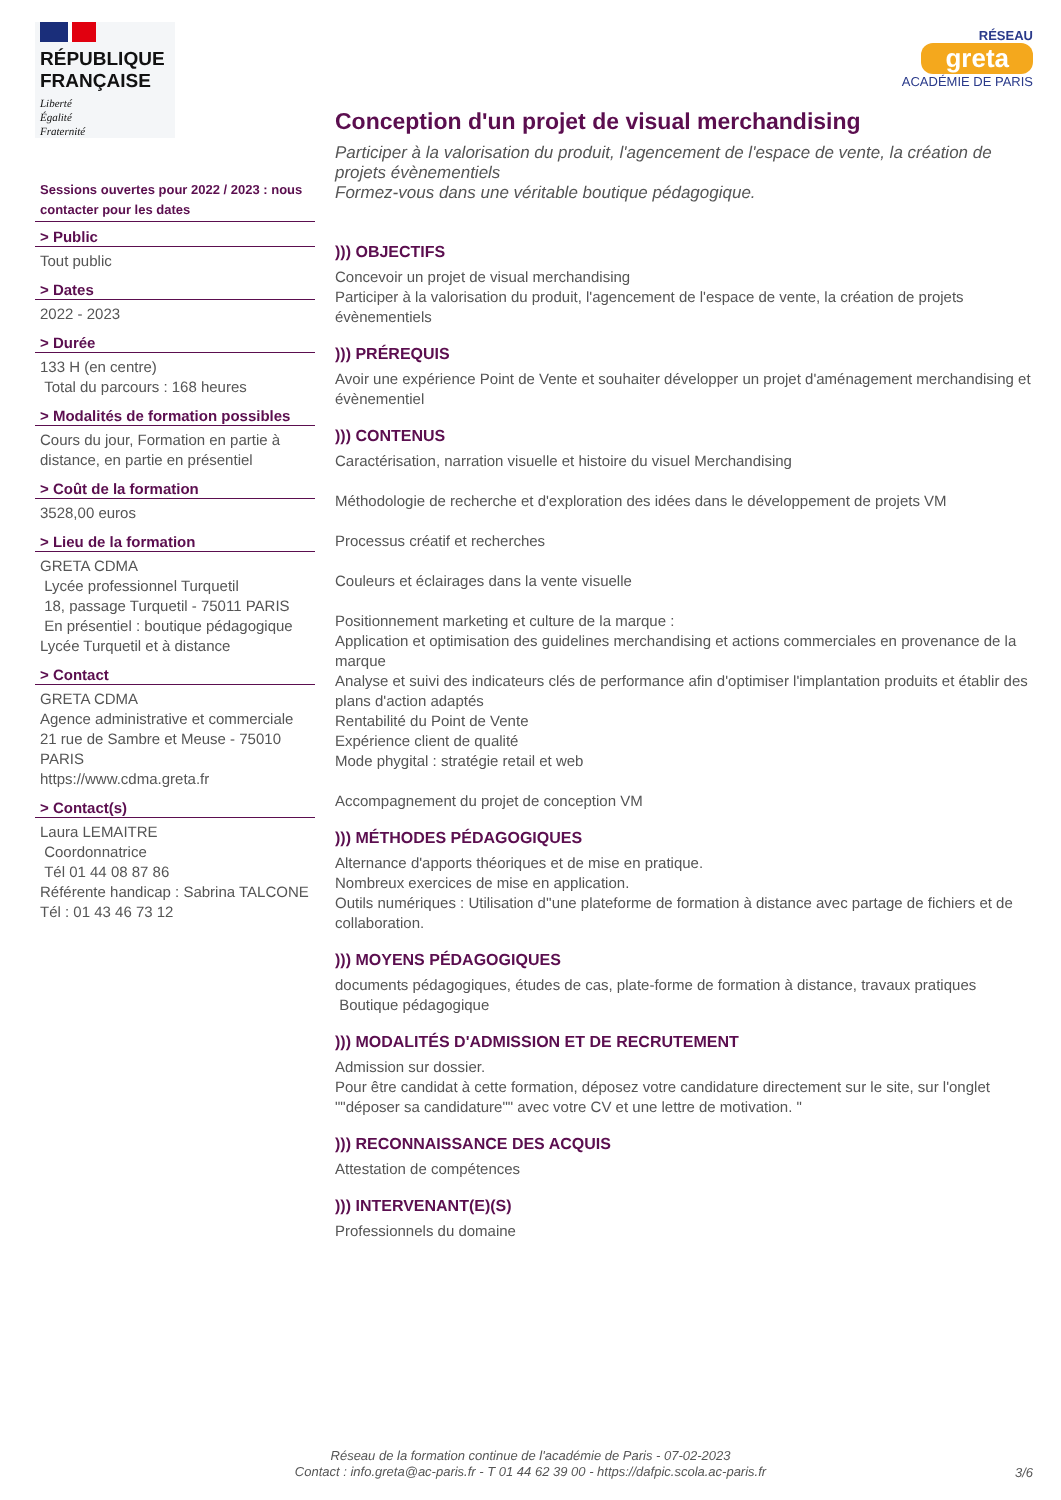RÉPUBLIQUE
FRANÇAISE
Liberté
Égalité
Fraternité
Sessions ouvertes pour 2022 / 2023 : nous contacter pour les dates
> Public
Tout public
> Dates
2022 - 2023
> Durée
133 H (en centre)
Total du parcours : 168 heures
> Modalités de formation possibles
Cours du jour, Formation en partie à distance, en partie en présentiel
> Coût de la formation
3528,00 euros
> Lieu de la formation
GRETA CDMA
Lycée professionnel Turquetil
18, passage Turquetil - 75011 PARIS
En présentiel : boutique pédagogique Lycée Turquetil et à distance
> Contact
GRETA CDMA
Agence administrative et commerciale
21 rue de Sambre et Meuse - 75010 PARIS
https://www.cdma.greta.fr
> Contact(s)
Laura LEMAITRE
Coordonnatrice
Tél 01 44 08 87 86
Référente handicap : Sabrina TALCONE
Tél : 01 43 46 73 12
RÉSEAU
greta
ACADÉMIE DE PARIS
Conception d'un projet de visual merchandising
Participer à la valorisation du produit, l'agencement de l'espace de vente, la création de projets évènementiels
Formez-vous dans une véritable boutique pédagogique.
))) OBJECTIFS
Concevoir un projet de visual merchandising
Participer à la valorisation du produit, l'agencement de l'espace de vente, la création de projets évènementiels
))) PRÉREQUIS
Avoir une expérience Point de Vente et souhaiter développer un projet d'aménagement merchandising et évènementiel
))) CONTENUS
Caractérisation, narration visuelle et histoire du visuel Merchandising
Méthodologie de recherche et d'exploration des idées dans le développement de projets VM
Processus créatif et recherches
Couleurs et éclairages dans la vente visuelle
Positionnement marketing et culture de la marque :
Application et optimisation des guidelines merchandising et actions commerciales en provenance de la marque
Analyse et suivi des indicateurs clés de performance afin d'optimiser l'implantation produits et établir des plans d'action adaptés
Rentabilité du Point de Vente
Expérience client de qualité
Mode phygital : stratégie retail et web
Accompagnement du projet de conception VM
))) MÉTHODES PÉDAGOGIQUES
Alternance d'apports théoriques et de mise en pratique.
Nombreux exercices de mise en application.
Outils numériques : Utilisation d''une plateforme de formation à distance avec partage de fichiers et de collaboration.
))) MOYENS PÉDAGOGIQUES
documents pédagogiques, études de cas, plate-forme de formation à distance, travaux pratiques
Boutique pédagogique
))) MODALITÉS D'ADMISSION ET DE RECRUTEMENT
Admission sur dossier.
Pour être candidat à cette formation, déposez votre candidature directement sur le site, sur l'onglet ""déposer sa candidature"" avec votre CV et une lettre de motivation. "
))) RECONNAISSANCE DES ACQUIS
Attestation de compétences
))) INTERVENANT(E)(S)
Professionnels du domaine
Réseau de la formation continue de l'académie de Paris - 07-02-2023
Contact : info.greta@ac-paris.fr - T 01 44 62 39 00 - https://dafpic.scola.ac-paris.fr
3/6